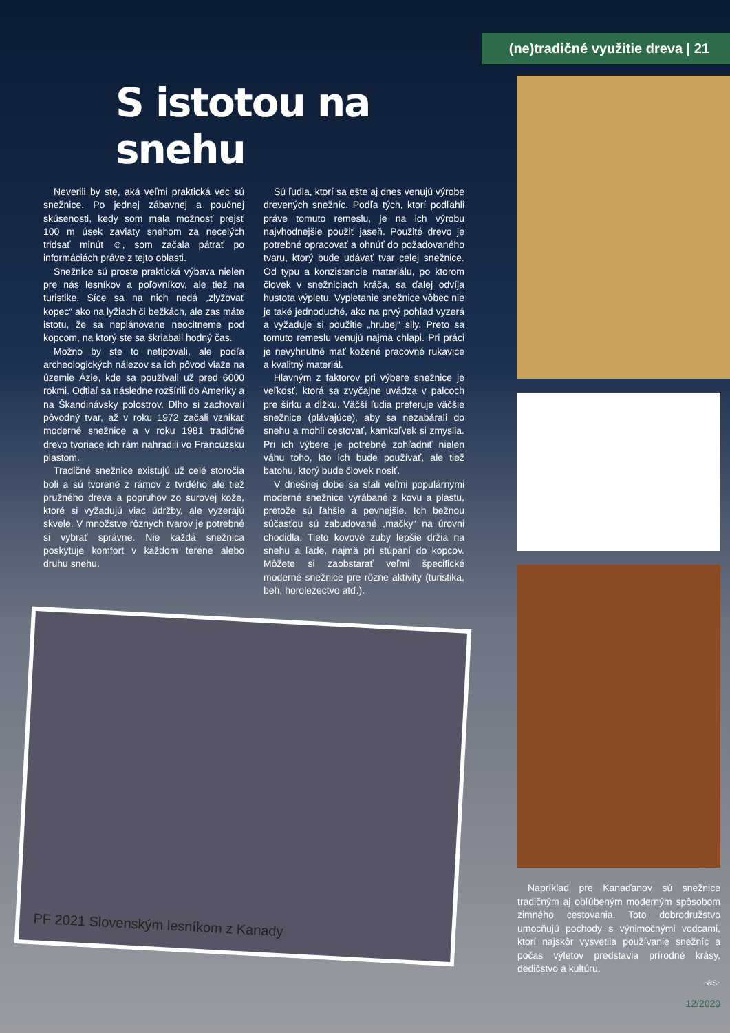(ne)tradičné využitie dreva | 21
S istotou na snehu
Neverili by ste, aká veľmi praktická vec sú snežnice. Po jednej zábavnej a poučnej skúsenosti, kedy som mala možnosť prejsť 100 m úsek zaviaty snehom za necelých tridsať minút ☺, som začala pátrať po informáciách práve z tejto oblasti.
Snežnice sú proste praktická výbava nielen pre nás lesníkov a poľovníkov, ale tiež na turistike. Síce sa na nich nedá „zlyžovať kopec“ ako na lyžiach či bežkách, ale zas máte istotu, že sa neplánovane neocitneme pod kopcom, na ktorý ste sa škriabali hodný čas.
Možno by ste to netipovali, ale podľa archeologických nálezov sa ich pôvod viaže na územie Ázie, kde sa používali už pred 6000 rokmi. Odtiaľ sa následne rozšírili do Ameriky a na Škandinávsky polostrov. Dlho si zachovali pôvodný tvar, až v roku 1972 začali vznikať moderné snežnice a v roku 1981 tradičné drevo tvoriace ich rám nahradili vo Francúzsku plastom.
Tradičné snežnice existujú už celé storočia boli a sú tvorené z rámov z tvrdého ale tiež pružného dreva a popruhov zo surovej kože, ktoré si vyžadujú viac údržby, ale vyzerajú skvele. V množstve rôznych tvarov je potrebné si vybrať správne. Nie každá snežnica poskytuje komfort v každom teréne alebo druhu snehu.
Sú ľudia, ktorí sa ešte aj dnes venujú výrobe drevených snežníc. Podľa tých, ktorí podľahli práve tomuto remeslu, je na ich výrobu najvhodnejšie použiť jaseň. Použité drevo je potrebné opracovať a ohnúť do požadovaného tvaru, ktorý bude udávať tvar celej snežnice. Od typu a konzistencie materiálu, po ktorom človek v snežniciach kráča, sa ďalej odvíja hustota výpletu. Vypletanie snežnice vôbec nie je také jednoduché, ako na prvý pohľad vyzerá a vyžaduje si použitie „hrubej“ sily. Preto sa tomuto remeslu venujú najmä chlapi. Pri práci je nevyhnutné mať kožené pracovné rukavice a kvalitný materiál.
Hlavným z faktorov pri výbere snežnice je veľkosť, ktorá sa zvyčajne uvádza v palcoch pre šírku a dĺžku. Väčší ľudia preferuje väčšie snežnice (plávajúce), aby sa nezabárali do snehu a mohli cestovať, kamkoľvek si zmyslia. Pri ich výbere je potrebné zohľadniť nielen váhu toho, kto ich bude používať, ale tiež batohu, ktorý bude človek nosiť.
V dnešnej dobe sa stali veľmi populárnymi moderné snežnice vyrábané z kovu a plastu, pretože sú ľahšie a pevnejšie. Ich bežnou súčasťou sú zabudované „mačky“ na úrovni chodidla. Tieto kovové zuby lepšie držia na snehu a ľade, najmä pri stúpaní do kopcov. Môžete si zaobstarať veľmi špecifické moderné snežnice pre rôzne aktivity (turistika, beh, horolezectvo atď.).
PF 2021 Slovenským lesníkom z Kanady
Napríklad pre Kanaďanov sú snežnice tradičným aj obľúbeným moderným spôsobom zimného cestovania. Toto dobrodružstvo umocňujú pochody s výnimočnými vodcami, ktorí najskôr vysvetlia používanie snežníc a počas výletov predstavia prírodné krásy, dedičstvo a kultúru.
-as-
12/2020